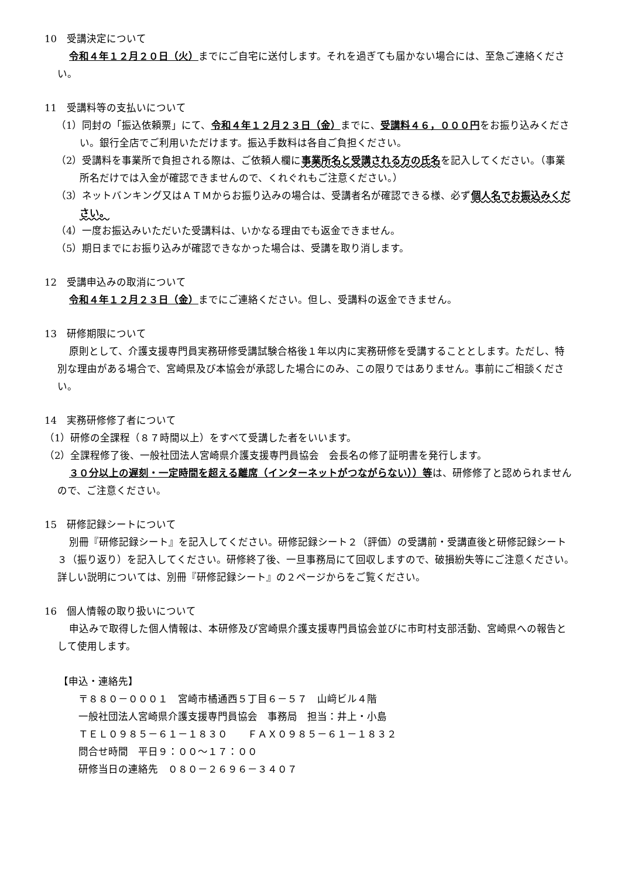10　受講決定について
令和４年１２月２０日（火）までにご自宅に送付します。それを過ぎても届かない場合には、至急ご連絡ください。
11　受講料等の支払いについて
（1）同封の「振込依頼票」にて、令和４年１２月２３日（金）までに、受講料４６，０００円をお振り込みください。銀行全店でご利用いただけます。振込手数料は各自ご負担ください。
（2）受講料を事業所で負担される際は、ご依頼人欄に事業所名と受講される方の氏名を記入してください。（事業所名だけでは入金が確認できませんので、くれぐれもご注意ください。）
（3）ネットバンキング又はＡＴＭからお振り込みの場合は、受講者名が確認できる様、必ず個人名でお振込みください。
（4）一度お振込みいただいた受講料は、いかなる理由でも返金できません。
（5）期日までにお振り込みが確認できなかった場合は、受講を取り消します。
12　受講申込みの取消について
令和４年１２月２３日（金）までにご連絡ください。但し、受講料の返金できません。
13　研修期限について
原則として、介護支援専門員実務研修受講試験合格後１年以内に実務研修を受講することとします。ただし、特別な理由がある場合で、宮崎県及び本協会が承認した場合にのみ、この限りではありません。事前にご相談ください。
14　実務研修修了者について
（1）研修の全課程（８７時間以上）をすべて受講した者をいいます。
（2）全課程修了後、一般社団法人宮崎県介護支援専門員協会　会長名の修了証明書を発行します。
３０分以上の遅刻・一定時間を超える離席（インターネットがつながらない））等は、研修修了と認められませんので、ご注意ください。
15　研修記録シートについて
別冊『研修記録シート』を記入してください。研修記録シート２（評価）の受講前・受講直後と研修記録シート３（振り返り）を記入してください。研修終了後、一旦事務局にて回収しますので、破損紛失等にご注意ください。詳しい説明については、別冊『研修記録シート』の２ページからをご覧ください。
16　個人情報の取り扱いについて
申込みで取得した個人情報は、本研修及び宮崎県介護支援専門員協会並びに市町村支部活動、宮崎県への報告として使用します。
【申込・連絡先】
〒８８０－０００１　宮崎市橘通西５丁目６－５７　山﨑ビル４階
一般社団法人宮崎県介護支援専門員協会　事務局　担当：井上・小島
ＴＥＬ０９８５－６１－１８３０　　ＦＡＸ０９８５－６１－１８３２
問合せ時間　平日９：００～１７：００
研修当日の連絡先　０８０－２６９６－３４０７